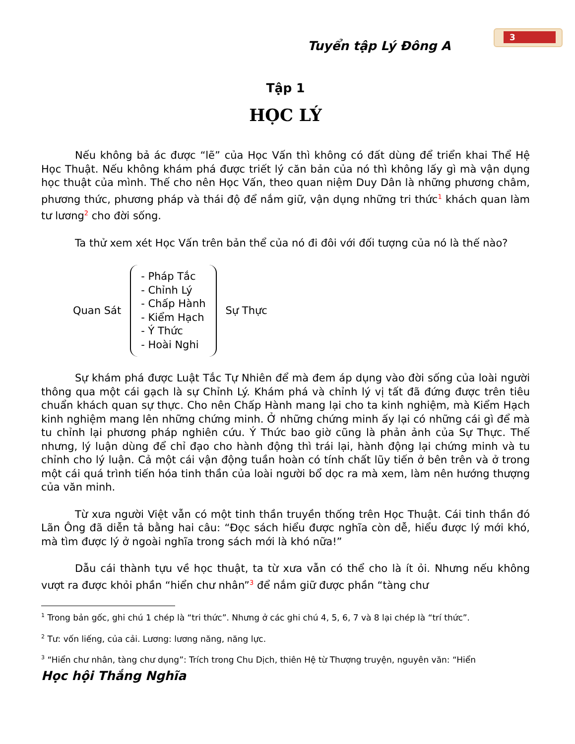3
Tuyển tập Lý Đông A
Tập 1
HỌC LÝ
Nếu không bả ác được “lẽ” của Học Vấn thì không có đất dùng để triển khai Thể Hệ Học Thuật. Nếu không khám phá được triết lý căn bản của nó thì không lấy gì mà vận dụng học thuật của mình. Thế cho nên Học Vấn, theo quan niệm Duy Dân là những phương châm, phương thức, phương pháp và thái độ để nắm giữ, vận dụng những tri thức<sup>1</sup> khách quan làm tư lương<sup>2</sup> cho đời sống.
Ta thử xem xét Học Vấn trên bản thể của nó đi đôi với đối tượng của nó là thế nào?
Quan Sát
- Pháp Tắc
- Chỉnh Lý
- Chấp Hành
- Kiểm Hạch
- Ý Thức
- Hoài Nghi
Sự Thực
Sự khám phá được Luật Tắc Tự Nhiên để mà đem áp dụng vào đời sống của loài người thông qua một cái gạch là sự Chỉnh Lý. Khám phá và chỉnh lý vị tất đã đứng được trên tiêu chuẩn khách quan sự thực. Cho nên Chấp Hành mang lại cho ta kinh nghiệm, mà Kiểm Hạch kinh nghiệm mang lên những chứng minh. Ở những chứng minh ấy lại có những cái gì để mà tu chỉnh lại phương pháp nghiên cứu. Ý Thức bao giờ cũng là phản ảnh của Sự Thực. Thế nhưng, lý luận dùng để chỉ đạo cho hành động thì trái lại, hành động lại chứng minh và tu chỉnh cho lý luận. Cả một cái vận động tuần hoàn có tính chất lũy tiến ở bên trên và ở trong một cái quá trình tiến hóa tinh thần của loài người bổ dọc ra mà xem, làm nên hướng thượng của văn minh.
Từ xưa người Việt vẫn có một tinh thần truyền thống trên Học Thuật. Cái tinh thần đó Lãn Ông đã diễn tả bằng hai câu: “Đọc sách hiểu được nghĩa còn dễ, hiểu được lý mới khó, mà tìm được lý ở ngoài nghĩa trong sách mới là khó nữa!”
Dẫu cái thành tựu về học thuật, ta từ xưa vẫn có thể cho là ít ỏi. Nhưng nếu không vượt ra được khỏi phần “hiển chư nhân”<sup>3</sup> để nắm giữ được phần “tàng chư
<sup>1</sup> Trong bản gốc, ghi chú 1 chép là “tri thức”. Nhưng ở các ghi chú 4, 5, 6, 7 và 8 lại chép là “trí thức”.
<sup>2</sup> Tư: vốn liếng, của cải. Lương: lương năng, năng lực.
<sup>3</sup> “Hiển chư nhân, tàng chư dụng”: Trích trong Chu Dịch, thiên Hệ từ Thượng truyện, nguyên văn: “Hiển
Học hội Thắng Nghĩa